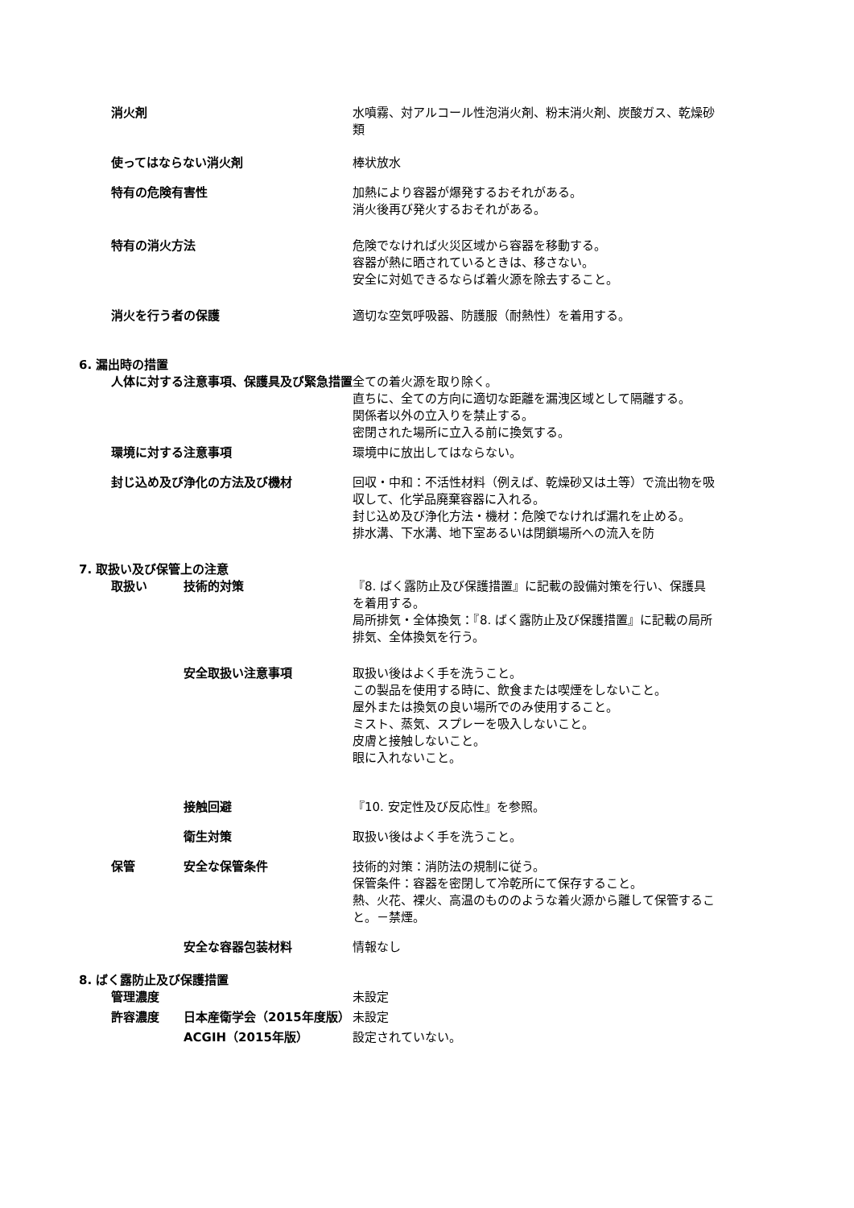消火剤 水噴霧、対アルコール性泡消火剤、粉末消火剤、炭酸ガス、乾燥砂類
使ってはならない消火剤 棒状放水
特有の危険有害性 加熱により容器が爆発するおそれがある。
消火後再び発火するおそれがある。
特有の消火方法 危険でなければ火災区域から容器を移動する。
容器が熱に晒されているときは、移さない。
安全に対処できるならば着火源を除去すること。
消火を行う者の保護 適切な空気呼吸器、防護服（耐熱性）を着用する。
6. 漏出時の措置
人体に対する注意事項、保護具及び緊急措置 全ての着火源を取り除く。
直ちに、全ての方向に適切な距離を漏洩区域として隔離する。
関係者以外の立入りを禁止する。
密閉された場所に立入る前に換気する。
環境に対する注意事項 環境中に放出してはならない。
封じ込め及び浄化の方法及び機材 回収・中和：不活性材料（例えば、乾燥砂又は土等）で流出物を吸収して、化学品廃棄容器に入れる。
封じ込め及び浄化方法・機材：危険でなければ漏れを止める。
排水溝、下水溝、地下室あるいは閉鎖場所への流入を防
7. 取扱い及び保管上の注意
取扱い 技術的対策 『8. ばく露防止及び保護措置』に記載の設備対策を行い、保護具を着用する。
局所排気・全体換気：『8. ばく露防止及び保護措置』に記載の局所排気、全体換気を行う。
安全取扱い注意事項 取扱い後はよく手を洗うこと。
この製品を使用する時に、飲食または喫煙をしないこと。
屋外または換気の良い場所でのみ使用すること。
ミスト、蒸気、スプレーを吸入しないこと。
皮膚と接触しないこと。
眼に入れないこと。
接触回避 『10. 安定性及び反応性』を参照。
衛生対策 取扱い後はよく手を洗うこと。
保管 安全な保管条件 技術的対策：消防法の規制に従う。
保管条件：容器を密閉して冷乾所にて保存すること。
熱、火花、裸火、高温のもののような着火源から離して保管すること。－禁煙。
安全な容器包装材料 情報なし
8. ばく露防止及び保護措置
管理濃度 未設定
許容濃度 日本産衛学会（2015年度版） 未設定
ACGIH（2015年版） 設定されていない。